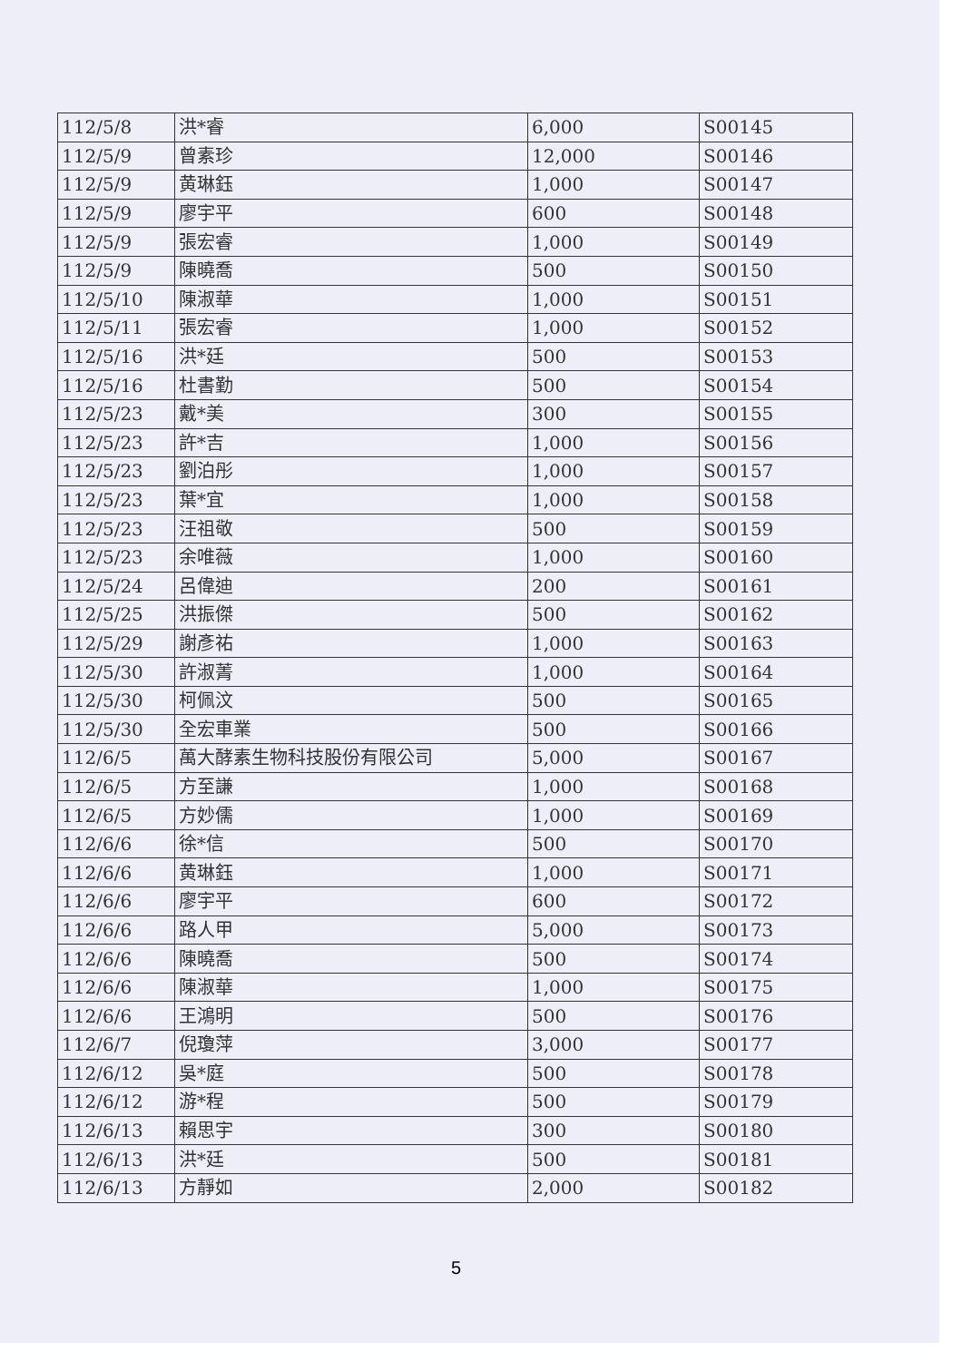| 112/5/8 | 洪*睿 | 6,000 | S00145 |
| 112/5/9 | 曾素珍 | 12,000 | S00146 |
| 112/5/9 | 黄琳鈺 | 1,000 | S00147 |
| 112/5/9 | 廖宇平 | 600 | S00148 |
| 112/5/9 | 張宏睿 | 1,000 | S00149 |
| 112/5/9 | 陳曉喬 | 500 | S00150 |
| 112/5/10 | 陳淑華 | 1,000 | S00151 |
| 112/5/11 | 張宏睿 | 1,000 | S00152 |
| 112/5/16 | 洪*廷 | 500 | S00153 |
| 112/5/16 | 杜書勤 | 500 | S00154 |
| 112/5/23 | 戴*美 | 300 | S00155 |
| 112/5/23 | 許*吉 | 1,000 | S00156 |
| 112/5/23 | 劉泊彤 | 1,000 | S00157 |
| 112/5/23 | 葉*宜 | 1,000 | S00158 |
| 112/5/23 | 汪祖敬 | 500 | S00159 |
| 112/5/23 | 余唯薇 | 1,000 | S00160 |
| 112/5/24 | 呂偉迪 | 200 | S00161 |
| 112/5/25 | 洪振傑 | 500 | S00162 |
| 112/5/29 | 謝彥祐 | 1,000 | S00163 |
| 112/5/30 | 許淑菁 | 1,000 | S00164 |
| 112/5/30 | 柯佩汶 | 500 | S00165 |
| 112/5/30 | 全宏車業 | 500 | S00166 |
| 112/6/5 | 萬大酵素生物科技股份有限公司 | 5,000 | S00167 |
| 112/6/5 | 方至謙 | 1,000 | S00168 |
| 112/6/5 | 方妙儒 | 1,000 | S00169 |
| 112/6/6 | 徐*信 | 500 | S00170 |
| 112/6/6 | 黄琳鈺 | 1,000 | S00171 |
| 112/6/6 | 廖宇平 | 600 | S00172 |
| 112/6/6 | 路人甲 | 5,000 | S00173 |
| 112/6/6 | 陳曉喬 | 500 | S00174 |
| 112/6/6 | 陳淑華 | 1,000 | S00175 |
| 112/6/6 | 王鴻明 | 500 | S00176 |
| 112/6/7 | 倪瓊萍 | 3,000 | S00177 |
| 112/6/12 | 吳*庭 | 500 | S00178 |
| 112/6/12 | 游*程 | 500 | S00179 |
| 112/6/13 | 賴思宇 | 300 | S00180 |
| 112/6/13 | 洪*廷 | 500 | S00181 |
| 112/6/13 | 方靜如 | 2,000 | S00182 |
5